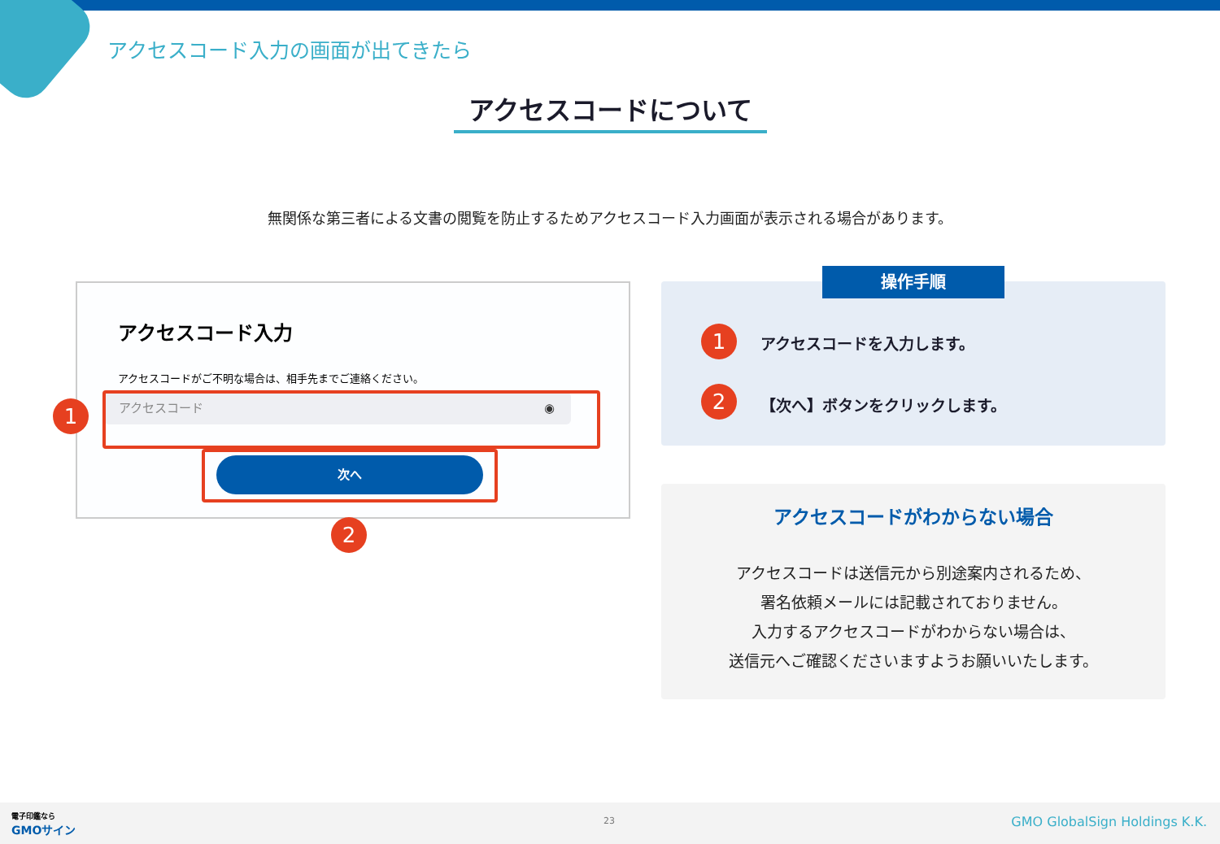アクセスコード入力の画面が出てきたら
アクセスコードについて
無関係な第三者による文書の閲覧を防止するためアクセスコード入力画面が表示される場合があります。
アクセスコード入力
アクセスコードがご不明な場合は、相手先までご連絡ください。
アクセスコード ◉
次へ
1
2
操作手順
1 アクセスコードを入力します。
2 【次へ】ボタンをクリックします。
アクセスコードがわからない場合
アクセスコードは送信元から別途案内されるため、
署名依頼メールには記載されておりません。
入力するアクセスコードがわからない場合は、
送信元へご確認くださいますようお願いいたします。
電子印鑑なら
GMOサイン
23 GMO GlobalSign Holdings K.K.